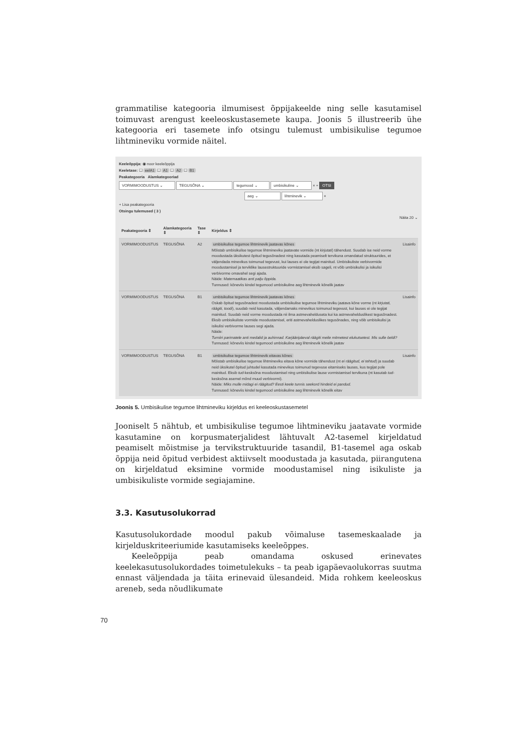grammatilise kategooria ilmumisest õppijakeelde ning selle kasutamisel toimuvast arengust keeleoskustasemete kaupa. Joonis 5 illustreerib ühe kategooria eri tasemete info otsingu tulemust umbisikulise tegumoe lihtmineviku vormide näitel.
Keeleõppija: ◉ noor keeleõppija
Keeletase: ☐ eelA1 ☐ A1 ☐ A2 ☐ B1
Peakategooria Alamkategooriad
VORMIMOODUSTUS ⌄ TEGUSÕNA ⌄ tegumood ⌄ umbisikuline ⌄ × + OTSI
aeg ⌄ lihtminevik ⌄ ×
+ Lisa peakategooria
Otsingu tulemused ( 3 )
Näita 20 ⌄
| Peakategooria ⇕ | Alamkategooria ⇕ | Tase ⇕ | Kirjeldus ⇕ | |
| --- | --- | --- | --- | --- |
| VORMIMOODUSTUS | TEGUSÕNA | A2 | umbisikulise tegumoe lihtminevik jaatavas kõnes Mõistab umbisikulise tegumoe lihtmineviku jaatavate vormide (nt kirjutati ) tähendust. Suudab ise neid vorme moodustada üksikutest õpitud tegusõnadest ning kasutada peamiselt tervikuna omandatud struktuurides, et väljendada minevikus toimunud tegevust, kui lauses ei ole tegijat mainitud. Umbisikuliste verbivormide moodustamisel ja terviklike lausestruktuuride vormistamisel eksib sageli, nt võib umbisikulisi ja isikulisi verbivorme omavahel segi ajada. Näide: Matemaatikas anti palju õppida. Tunnused: kõneviis kindel tegumood umbisikuline aeg lihtminevik kõnelik jaatav | Lisainfo |
| VORMIMOODUSTUS | TEGUSÕNA | B1 | umbisikulise tegumoe lihtminevik jaatavas kõnes Oskab õpitud tegusõnadest moodustada umbisikulise tegumoe lihtmineviku jaatava kõne vorme (nt kirjutati, räägiti, toodi ), suudab neid kasutada, väljendamaks minevikus toimunud tegevust, kui lauses ei ole tegijat mainitud. Suudab neid vorme moodustada nii ilma astmevahelduseta kui ka astmevahelduslikest tegusõnadest. Eksib umbisikuliste vormide moodustamisel, eriti astmevahelduslikes tegusõnades, ning võib umbisikulisi ja isikulisi verbivorme lauses segi ajada. Näide: Turniiri parimatele anti medalid ja auhinnad. Karjääripäeval räägiti meile mitmetest elukutsetest. Mis sulle öeldi? Tunnused: kõneviis kindel tegumood umbisikuline aeg lihtminevik kõnelik jaatav | Lisainfo |
| VORMIMOODUSTUS | TEGUSÕNA | B1 | umbisikulise tegumoe lihtminevik eitavas kõnes Mõistab umbisikulise tegumoe lihtmineviku eitava kõne vormide tähendust (nt ei räägitud, ei tehtud ) ja suudab neid üksikutel õpitud juhtudel kasutada minevikus toimunud tegevuse eitamiseks lauses, kus tegijat pole mainitud. Eksib tud -kesksõna moodustamisel ning umbisikulise lause vormistamisel tervikuna (nt kasutab tud -kesksõna asemel mõnd muud verbivormi). Näide: Miks mulle midagi ei räägitud? Eesti keele tunnis seekord hindeid ei pandud. Tunnused: kõneviis kindel tegumood umbisikuline aeg lihtminevik kõnelik eitav | Lisainfo |
Joonis 5. Umbisikulise tegumoe lihtmineviku kirjeldus eri keeleoskustasemetel
Jooniselt 5 nähtub, et umbisikulise tegumoe lihtmineviku jaatavate vormide kasutamine on korpusmaterjalidest lähtuvalt A2-tasemel kirjeldatud peamiselt mõistmise ja tervikstruktuuride tasandil, B1-tasemel aga oskab õppija neid õpitud verbidest aktiivselt moodustada ja kasutada, piirangutena on kirjeldatud eksimine vormide moodustamisel ning isikuliste ja umbisikuliste vormide segiajamine.
3.3. Kasutusolukorrad
Kasutusolukordade moodul pakub võimaluse tasemeskaalade ja kirjelduskriteeriumide kasutamiseks keeleõppes.
Keeleõppija peab omandama oskused erinevates keelekasutusolukordades toimetulekuks – ta peab igapäevaolukorras suutma ennast väljendada ja täita erinevaid ülesandeid. Mida rohkem keeleoskus areneb, seda nõudlikumate
70